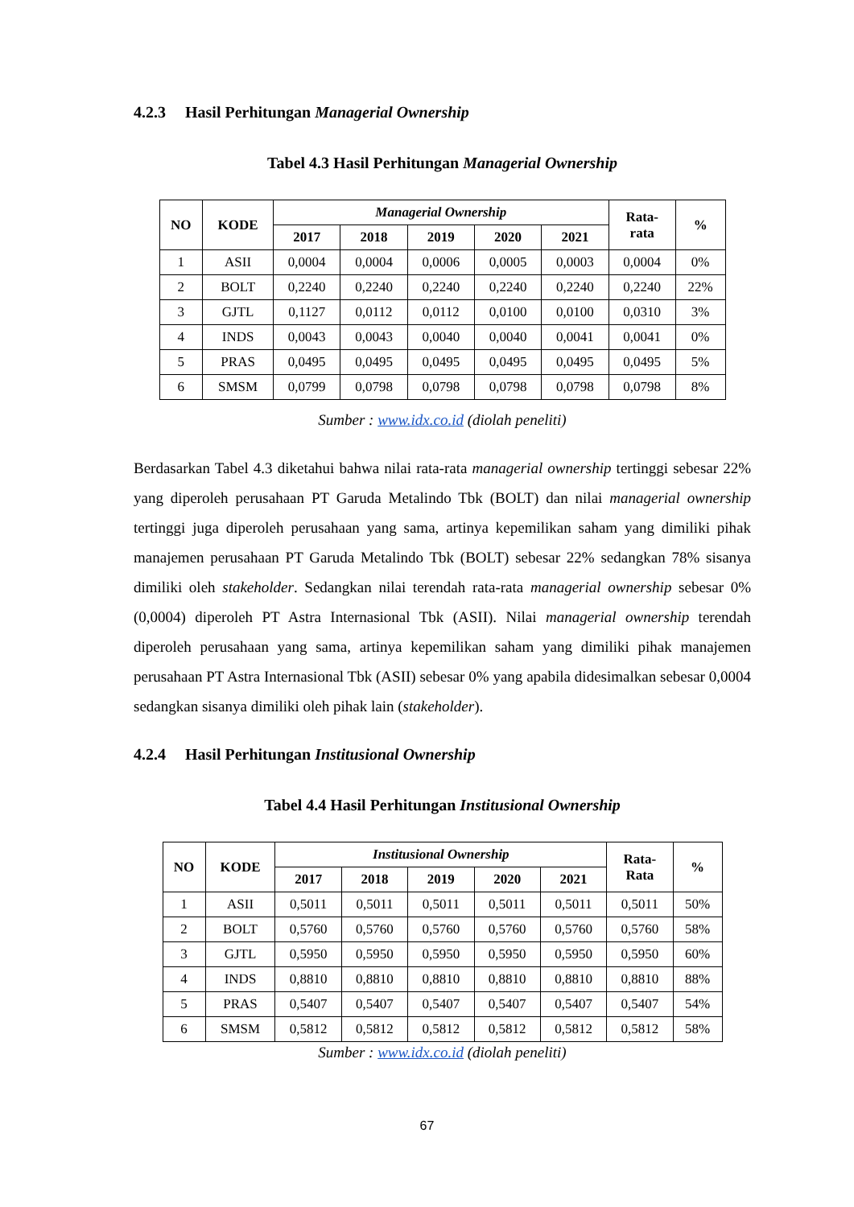4.2.3 Hasil Perhitungan Managerial Ownership
Tabel 4.3 Hasil Perhitungan Managerial Ownership
| NO | KODE | Managerial Ownership | | | | | Rata- rata | % |
| --- | --- | --- | --- | --- | --- | --- | --- | --- |
| | | 2017 | 2018 | 2019 | 2020 | 2021 | | |
| 1 | ASII | 0,0004 | 0,0004 | 0,0006 | 0,0005 | 0,0003 | 0,0004 | 0% |
| 2 | BOLT | 0,2240 | 0,2240 | 0,2240 | 0,2240 | 0,2240 | 0,2240 | 22% |
| 3 | GJTL | 0,1127 | 0,0112 | 0,0112 | 0,0100 | 0,0100 | 0,0310 | 3% |
| 4 | INDS | 0,0043 | 0,0043 | 0,0040 | 0,0040 | 0,0041 | 0,0041 | 0% |
| 5 | PRAS | 0,0495 | 0,0495 | 0,0495 | 0,0495 | 0,0495 | 0,0495 | 5% |
| 6 | SMSM | 0,0799 | 0,0798 | 0,0798 | 0,0798 | 0,0798 | 0,0798 | 8% |
Sumber : www.idx.co.id (diolah peneliti)
Berdasarkan Tabel 4.3 diketahui bahwa nilai rata-rata managerial ownership tertinggi sebesar 22% yang diperoleh perusahaan PT Garuda Metalindo Tbk (BOLT) dan nilai managerial ownership tertinggi juga diperoleh perusahaan yang sama, artinya kepemilikan saham yang dimiliki pihak manajemen perusahaan PT Garuda Metalindo Tbk (BOLT) sebesar 22% sedangkan 78% sisanya dimiliki oleh stakeholder. Sedangkan nilai terendah rata-rata managerial ownership sebesar 0% (0,0004) diperoleh PT Astra Internasional Tbk (ASII). Nilai managerial ownership terendah diperoleh perusahaan yang sama, artinya kepemilikan saham yang dimiliki pihak manajemen perusahaan PT Astra Internasional Tbk (ASII) sebesar 0% yang apabila didesimalkan sebesar 0,0004 sedangkan sisanya dimiliki oleh pihak lain (stakeholder).
4.2.4 Hasil Perhitungan Institusional Ownership
Tabel 4.4 Hasil Perhitungan Institusional Ownership
| NO | KODE | Institusional Ownership | | | | | Rata- Rata | % |
| --- | --- | --- | --- | --- | --- | --- | --- | --- |
| | | 2017 | 2018 | 2019 | 2020 | 2021 | | |
| 1 | ASII | 0,5011 | 0,5011 | 0,5011 | 0,5011 | 0,5011 | 0,5011 | 50% |
| 2 | BOLT | 0,5760 | 0,5760 | 0,5760 | 0,5760 | 0,5760 | 0,5760 | 58% |
| 3 | GJTL | 0,5950 | 0,5950 | 0,5950 | 0,5950 | 0,5950 | 0,5950 | 60% |
| 4 | INDS | 0,8810 | 0,8810 | 0,8810 | 0,8810 | 0,8810 | 0,8810 | 88% |
| 5 | PRAS | 0,5407 | 0,5407 | 0,5407 | 0,5407 | 0,5407 | 0,5407 | 54% |
| 6 | SMSM | 0,5812 | 0,5812 | 0,5812 | 0,5812 | 0,5812 | 0,5812 | 58% |
Sumber : www.idx.co.id (diolah peneliti)
67